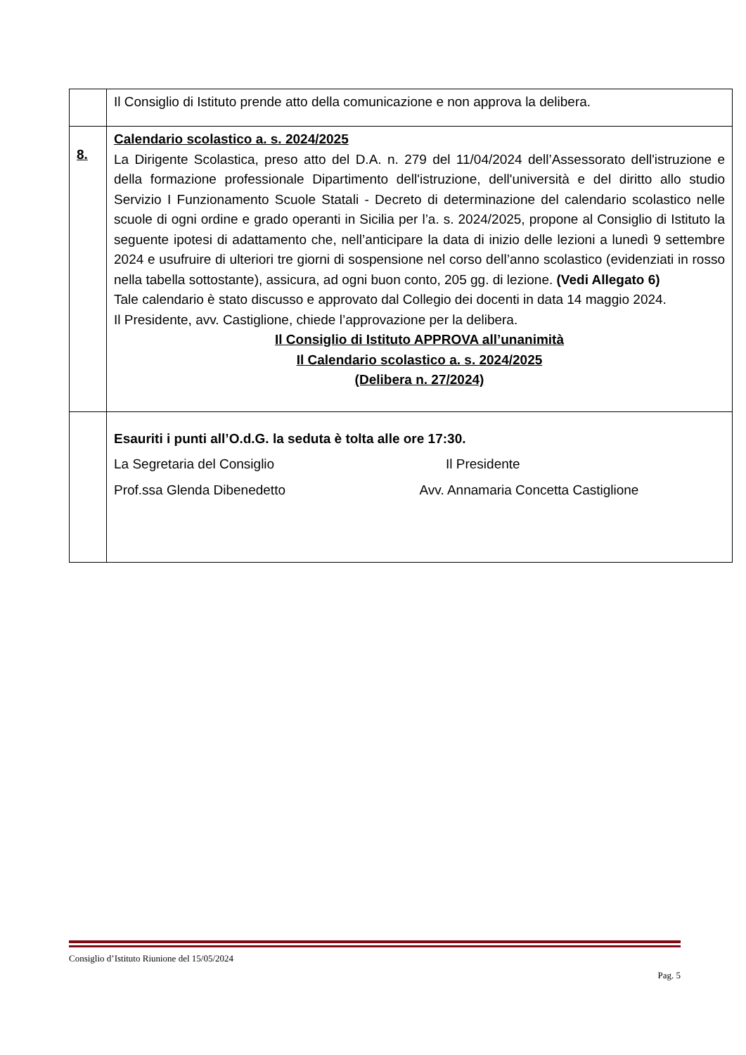| | Il Consiglio di Istituto prende atto della comunicazione e non approva la delibera. |
| 8. | Calendario scolastico a. s. 2024/2025 La Dirigente Scolastica, preso atto del D.A. n. 279 del 11/04/2024 dell’Assessorato dell'istruzione e della formazione professionale Dipartimento dell'istruzione, dell'università e del diritto allo studio Servizio I Funzionamento Scuole Statali - Decreto di determinazione del calendario scolastico nelle scuole di ogni ordine e grado operanti in Sicilia per l’a. s. 2024/2025, propone al Consiglio di Istituto la seguente ipotesi di adattamento che, nell’anticipare la data di inizio delle lezioni a lunedì 9 settembre 2024 e usufruire di ulteriori tre giorni di sospensione nel corso dell’anno scolastico (evidenziati in rosso nella tabella sottostante), assicura, ad ogni buon conto, 205 gg. di lezione. (Vedi Allegato 6) Tale calendario è stato discusso e approvato dal Collegio dei docenti in data 14 maggio 2024. Il Presidente, avv. Castiglione, chiede l’approvazione per la delibera. Il Consiglio di Istituto APPROVA all’unanimità Il Calendario scolastico a. s. 2024/2025 (Delibera n. 27/2024) |
| | Esauriti i punti all’O.d.G. la seduta è tolta alle ore 17:30. La Segretaria del Consiglio Il Presidente Prof.ssa Glenda Dibenedetto Avv. Annamaria Concetta Castiglione |
Consiglio d’Istituto Riunione del 15/05/2024
Pag. 5